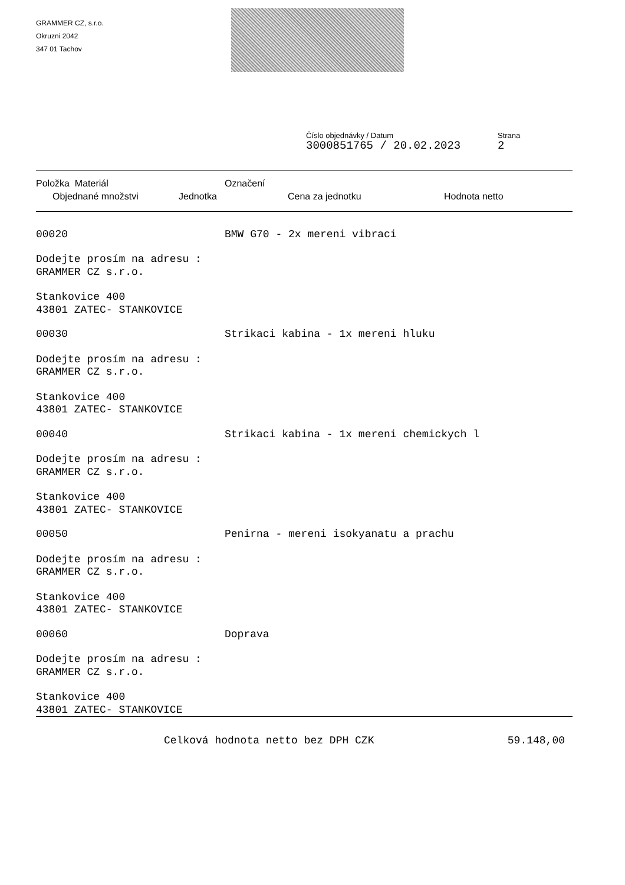GRAMMER CZ, s.r.o.
Okruzni 2042
347 01 Tachov
Číslo objednávky / Datum Strana
3000851765 / 20.02.2023 2
Položka Materiál Označení
Objednané množstvi Jednotka Cena za jednotku Hodnota netto
00020 BMW G70 - 2x mereni vibraci
Dodejte prosím na adresu :
GRAMMER CZ s.r.o.
Stankovice 400
43801 ZATEC- STANKOVICE
00030 Strikaci kabina - 1x mereni hluku
Dodejte prosím na adresu :
GRAMMER CZ s.r.o.
Stankovice 400
43801 ZATEC- STANKOVICE
00040 Strikaci kabina - 1x mereni chemickych l
Dodejte prosím na adresu :
GRAMMER CZ s.r.o.
Stankovice 400
43801 ZATEC- STANKOVICE
00050 Penirna - mereni isokyanatu a prachu
Dodejte prosím na adresu :
GRAMMER CZ s.r.o.
Stankovice 400
43801 ZATEC- STANKOVICE
00060 Doprava
Dodejte prosím na adresu :
GRAMMER CZ s.r.o.
Stankovice 400
43801 ZATEC- STANKOVICE
Celková hodnota netto bez DPH CZK 59.148,00